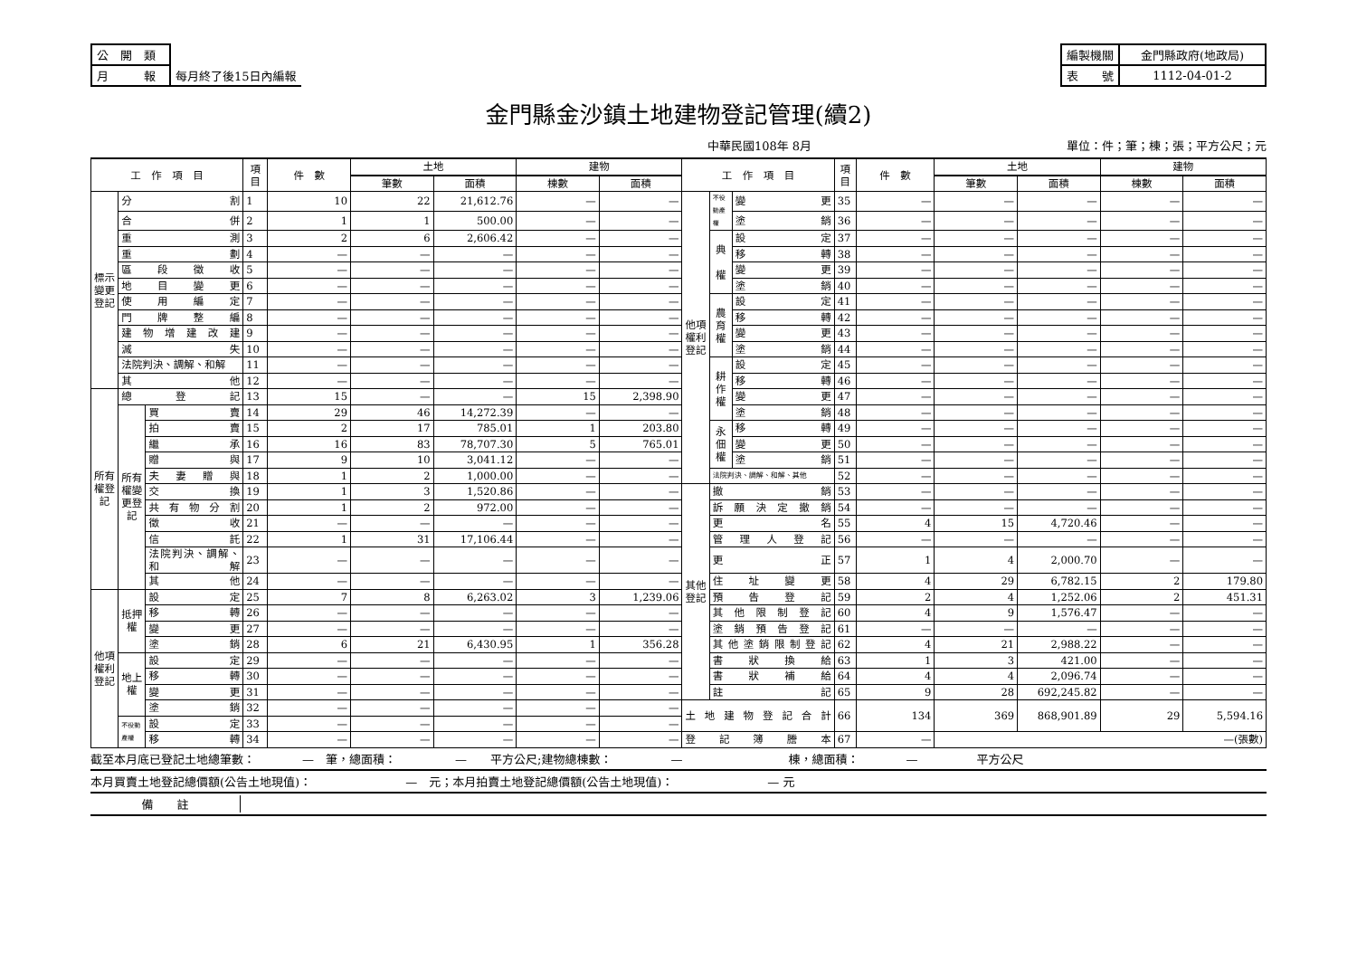| 公 開 類 | |
| 月 報 | 每月終了後15日內編報 |
| 編製機關 | 金門縣政府(地政局) |
| 表 號 | 1112-04-01-2 |
金門縣金沙鎮土地建物登記管理(續2)
中華民國108年 8月 單位：件；筆；棟；張；平方公尺；元
| 工 作 項 目 | | | 項目 | 件 數 | 土地 | | 建物 | | 工 作 項 目 | | | 項目 | 件 數 | 土地 | | 建物 | |
| --- | --- | --- | --- | --- | --- | --- | --- | --- | --- | --- | --- | --- | --- | --- | --- | --- | --- |
| | | | | | 筆數 | 面積 | 棟數 | 面積 | | | | | | 筆數 | 面積 | 棟數 | 面積 |
| 標示變更登記 | 分 割 | | 1 | 10 | 22 | 21,612.76 | — | — | 他項權利登記 | 不役動產權 | 變 更 | 35 | — | — | — | — | — |
| | 合 併 | | 2 | 1 | 1 | 500.00 | — | — | | | 塗 銷 | 36 | — | — | — | — | — |
| | 重 測 | | 3 | 2 | 6 | 2,606.42 | — | — | | 典 權 | 設 定 | 37 | — | — | — | — | — |
| | 重 劃 | | 4 | — | — | — | — | — | | | 移 轉 | 38 | — | — | — | — | — |
| | 區段徵收 | | 5 | — | — | — | — | — | | | 變 更 | 39 | — | — | — | — | — |
| | 地目變更 | | 6 | — | — | — | — | — | | | 塗 銷 | 40 | — | — | — | — | — |
| | 使用編定 | | 7 | — | — | — | — | — | | 農育權 | 設 定 | 41 | — | — | — | — | — |
| | 門牌整編 | | 8 | — | — | — | — | — | | | 移 轉 | 42 | — | — | — | — | — |
| | 建物增建改建 | | 9 | — | — | — | — | — | | | 變 更 | 43 | — | — | — | — | — |
| | 滅 失 | | 10 | — | — | — | — | — | | | 塗 銷 | 44 | — | — | — | — | — |
| | 法院判決、調解、和解 | | 11 | — | — | — | — | — | | 耕作權 | 設 定 | 45 | — | — | — | — | — |
| | 其 他 | | 12 | — | — | — | — | — | | | 移 轉 | 46 | — | — | — | — | — |
| 所有權登記 | 總 登 記 | | 13 | 15 | — | — | 15 | 2,398.90 | | | 變 更 | 47 | — | — | — | — | — |
| | 所有權變更登記 | 買 賣 | 14 | 29 | 46 | 14,272.39 | — | — | | | 塗 銷 | 48 | — | — | — | — | — |
| | | 拍 賣 | 15 | 2 | 17 | 785.01 | 1 | 203.80 | | 永佃權 | 移 轉 | 49 | — | — | — | — | — |
| | | 繼 承 | 16 | 16 | 83 | 78,707.30 | 5 | 765.01 | | | 變 更 | 50 | — | — | — | — | — |
| | | 贈 與 | 17 | 9 | 10 | 3,041.12 | — | — | | | 塗 銷 | 51 | — | — | — | — | — |
| | | 夫妻贈與 | 18 | 1 | 2 | 1,000.00 | — | — | | 法院判決、調解、和解、其他 | | 52 | — | — | — | — | — |
| | | 交 換 | 19 | 1 | 3 | 1,520.86 | — | — | 其他登記 | 撤 銷 | | 53 | — | — | — | — | — |
| | | 共有物分割 | 20 | 1 | 2 | 972.00 | — | — | | 訴願決定撤銷 | | 54 | — | — | — | — | — |
| | | 徵 收 | 21 | — | — | — | — | — | | 更 名 | | 55 | 4 | 15 | 4,720.46 | — | — |
| | | 信 託 | 22 | 1 | 31 | 17,106.44 | — | — | | 管理人登記 | | 56 | — | — | — | — | — |
| | | 法院判決、調解、和解 | 23 | — | — | — | — | — | | 更 正 | | 57 | 1 | 4 | 2,000.70 | — | — |
| | | 其 他 | 24 | — | — | — | — | — | | 住址變更 | | 58 | 4 | 29 | 6,782.15 | 2 | 179.80 |
| 他項權利登記 | 抵押權 | 設 定 | 25 | 7 | 8 | 6,263.02 | 3 | 1,239.06 | | 預告登記 | | 59 | 2 | 4 | 1,252.06 | 2 | 451.31 |
| | | 移 轉 | 26 | — | — | — | — | — | | 其他限制登記 | | 60 | 4 | 9 | 1,576.47 | — | — |
| | | 變 更 | 27 | — | — | — | — | — | | 塗銷預告登記 | | 61 | — | — | — | — | — |
| | | 塗 銷 | 28 | 6 | 21 | 6,430.95 | 1 | 356.28 | | 其他塗銷限制登記 | | 62 | 4 | 21 | 2,988.22 | — | — |
| | 地上權 | 設 定 | 29 | — | — | — | — | — | | 書狀換給 | | 63 | 1 | 3 | 421.00 | — | — |
| | | 移 轉 | 30 | — | — | — | — | — | | 書狀補給 | | 64 | 4 | 4 | 2,096.74 | — | — |
| | | 變 更 | 31 | — | — | — | — | — | | 註 記 | | 65 | 9 | 28 | 692,245.82 | — | — |
| | | 塗 銷 | 32 | — | — | — | — | — | 土地建物登記合計 | | | 66 | 134 | 369 | 868,901.89 | 29 | 5,594.16 |
| | 不役動產權 | 設 定 | 33 | — | — | — | — | — | | | | | | | | | |
| | | 移 轉 | 34 | — | — | — | — | — | 登記簿謄本 | | | 67 | — | —(張數) | | | |
截至本月底已登記土地總筆數：　　　　—　筆，總面積：　　　　　—　　平方公尺;建物總棟數：　　　　　—　　　　　　　　　棟，總面積：　　　　—　　　　　平方公尺
本月買賣土地登記總價額(公告土地現值)：　　　　　　　　—　元；本月拍賣土地登記總價額(公告土地現值)：　　　　　　　　— 元
備　　註